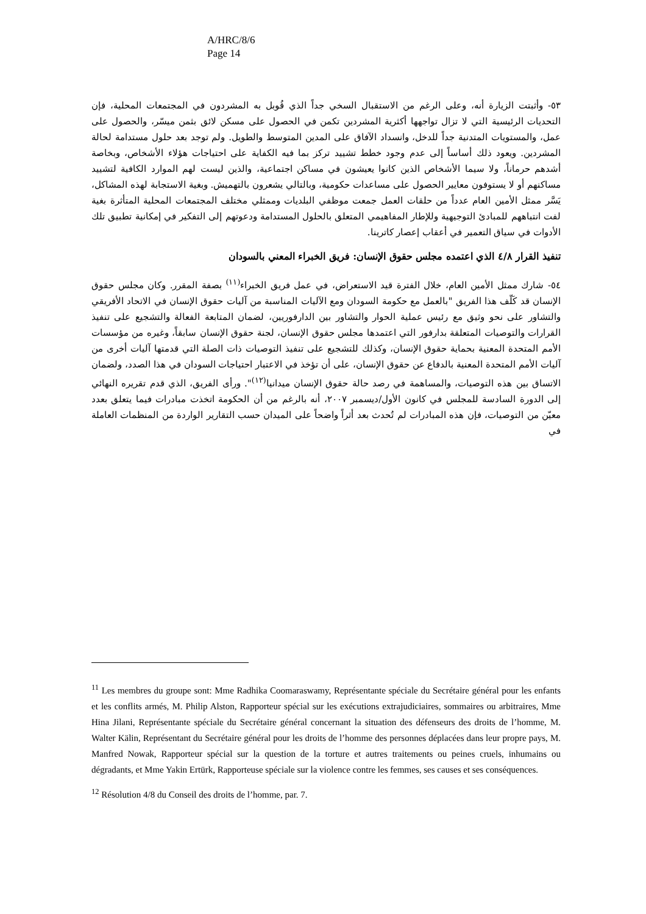A/HRC/8/6
Page 14
٥٣- وأثبتت الزيارة أنه، وعلى الرغم من الاستقبال السخي جداً الذي قُوبل به المشردون في المجتمعات المحلية، فإن التحديات الرئيسية التي لا تزال تواجهها أكثرية المشردين تكمن في الحصول على مسكن لائق بثمن ميسّر، والحصول على عمل، والمستويات المتدنية جداً للدخل، وانسداد الآفاق على المدين المتوسط والطويل. ولم توجد بعد حلول مستدامة لحالة المشردين. ويعود ذلك أساساً إلى عدم وجود خطط تشييد تركز بما فيه الكفاية على احتياجات هؤلاء الأشخاص، وبخاصة أشدهم حرماناً، ولا سيما الأشخاص الذين كانوا يعيشون في مساكن اجتماعية، والذين ليست لهم الموارد الكافية لتشييد مساكنهم أو لا يستوفون معايير الحصول على مساعدات حكومية، وبالتالي يشعرون بالتهميش. وبغية الاستجابة لهذه المشاكل، يَسَّر ممثل الأمين العام عدداً من حلقات العمل جمعت موظفي البلديات وممثلي مختلف المجتمعات المحلية المتأثرة بغية لفت انتباههم للمبادئ التوجيهية وللإطار المفاهيمي المتعلق بالحلول المستدامة ودعوتهم إلى التفكير في إمكانية تطبيق تلك الأدوات في سياق التعمير في أعقاب إعصار كاترينا.
تنفيذ القرار ٤/٨ الذي اعتمده مجلس حقوق الإنسان: فريق الخبراء المعني بالسودان
٥٤- شارك ممثل الأمين العام، خلال الفترة قيد الاستعراض، في عمل فريق الخبراء<sup>(١١)</sup> بصفة المقرر. وكان مجلس حقوق الإنسان قد كَلّف هذا الفريق "بالعمل مع حكومة السودان ومع الآليات المناسبة من آليات حقوق الإنسان في الاتحاد الأفريقي والتشاور على نحو وثيق مع رئيس عملية الحوار والتشاور بين الدارفوريين، لضمان المتابعة الفعالة والتشجيع على تنفيذ القرارات والتوصيات المتعلقة بدارفور التي اعتمدها مجلس حقوق الإنسان، لجنة حقوق الإنسان سابقاً، وغيره من مؤسسات الأمم المتحدة المعنية بحماية حقوق الإنسان، وكذلك للتشجيع على تنفيذ التوصيات ذات الصلة التي قدمتها آليات أخرى من آليات الأمم المتحدة المعنية بالدفاع عن حقوق الإنسان، على أن تؤخذ في الاعتبار احتياجات السودان في هذا الصدد، ولضمان الاتساق بين هذه التوصيات، والمساهمة في رصد حالة حقوق الإنسان ميدانيا<sup>(١٢)</sup>". ورأى الفريق، الذي قدم تقريره النهائي إلى الدورة السادسة للمجلس في كانون الأول/ديسمبر ٢٠٠٧، أنه بالرغم من أن الحكومة اتخذت مبادرات فيما يتعلق بعدد معيّن من التوصيات، فإن هذه المبادرات لم تُحدث بعد أثراً واضحاً على الميدان حسب التقارير الواردة من المنظمات العاملة في
<sup>11</sup> Les membres du groupe sont: Mme Radhika Coomaraswamy, Représentante spéciale du Secrétaire général pour les enfants et les conflits armés, M. Philip Alston, Rapporteur spécial sur les exécutions extrajudiciaires, sommaires ou arbitraires, Mme Hina Jilani, Représentante spéciale du Secrétaire général concernant la situation des défenseurs des droits de l’homme, M. Walter Kälin, Représentant du Secrétaire général pour les droits de l’homme des personnes déplacées dans leur propre pays, M. Manfred Nowak, Rapporteur spécial sur la question de la torture et autres traitements ou peines cruels, inhumains ou dégradants, et Mme Yakin Ertürk, Rapporteuse spéciale sur la violence contre les femmes, ses causes et ses conséquences.
<sup>12</sup> Résolution 4/8 du Conseil des droits de l’homme, par. 7.